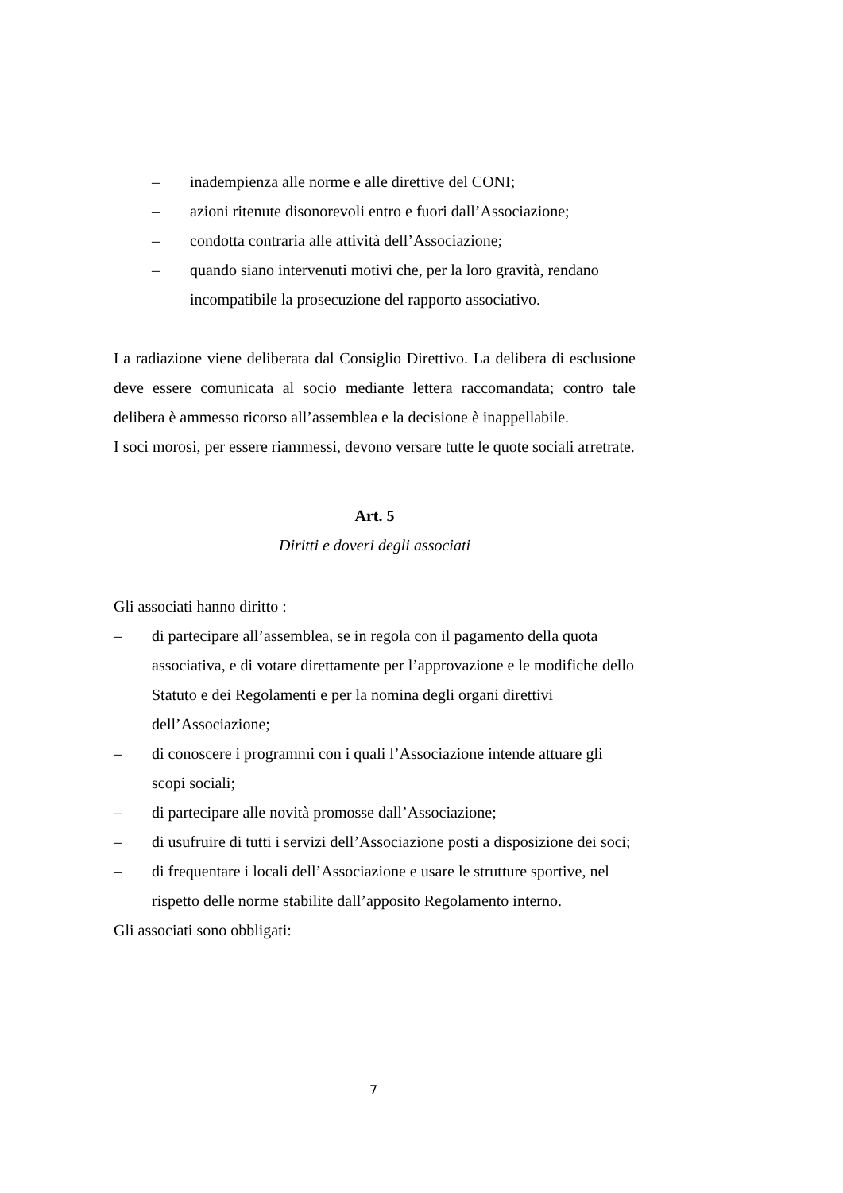– inadempienza alle norme e alle direttive del CONI;
– azioni ritenute disonorevoli entro e fuori dall’Associazione;
– condotta contraria alle attività dell’Associazione;
– quando siano intervenuti motivi che, per la loro gravità, rendano incompatibile la prosecuzione del rapporto associativo.
La radiazione viene deliberata dal Consiglio Direttivo. La delibera di esclusione deve essere comunicata al socio mediante lettera raccomandata; contro tale delibera è ammesso ricorso all’assemblea e la decisione è inappellabile.
I soci morosi, per essere riammessi, devono versare tutte le quote sociali arretrate.
Art. 5
Diritti e doveri degli associati
Gli associati hanno diritto :
– di partecipare all’assemblea, se in regola con il pagamento della quota associativa, e di votare direttamente per l’approvazione e le modifiche dello Statuto e dei Regolamenti e per la nomina degli organi direttivi dell’Associazione;
– di conoscere i programmi con i quali l’Associazione intende attuare gli scopi sociali;
– di partecipare alle novità promosse dall’Associazione;
– di usufruire di tutti i servizi dell’Associazione posti a disposizione dei soci;
– di frequentare i locali dell’Associazione e usare le strutture sportive, nel rispetto delle norme stabilite dall’apposito Regolamento interno.
Gli associati sono obbligati:
7